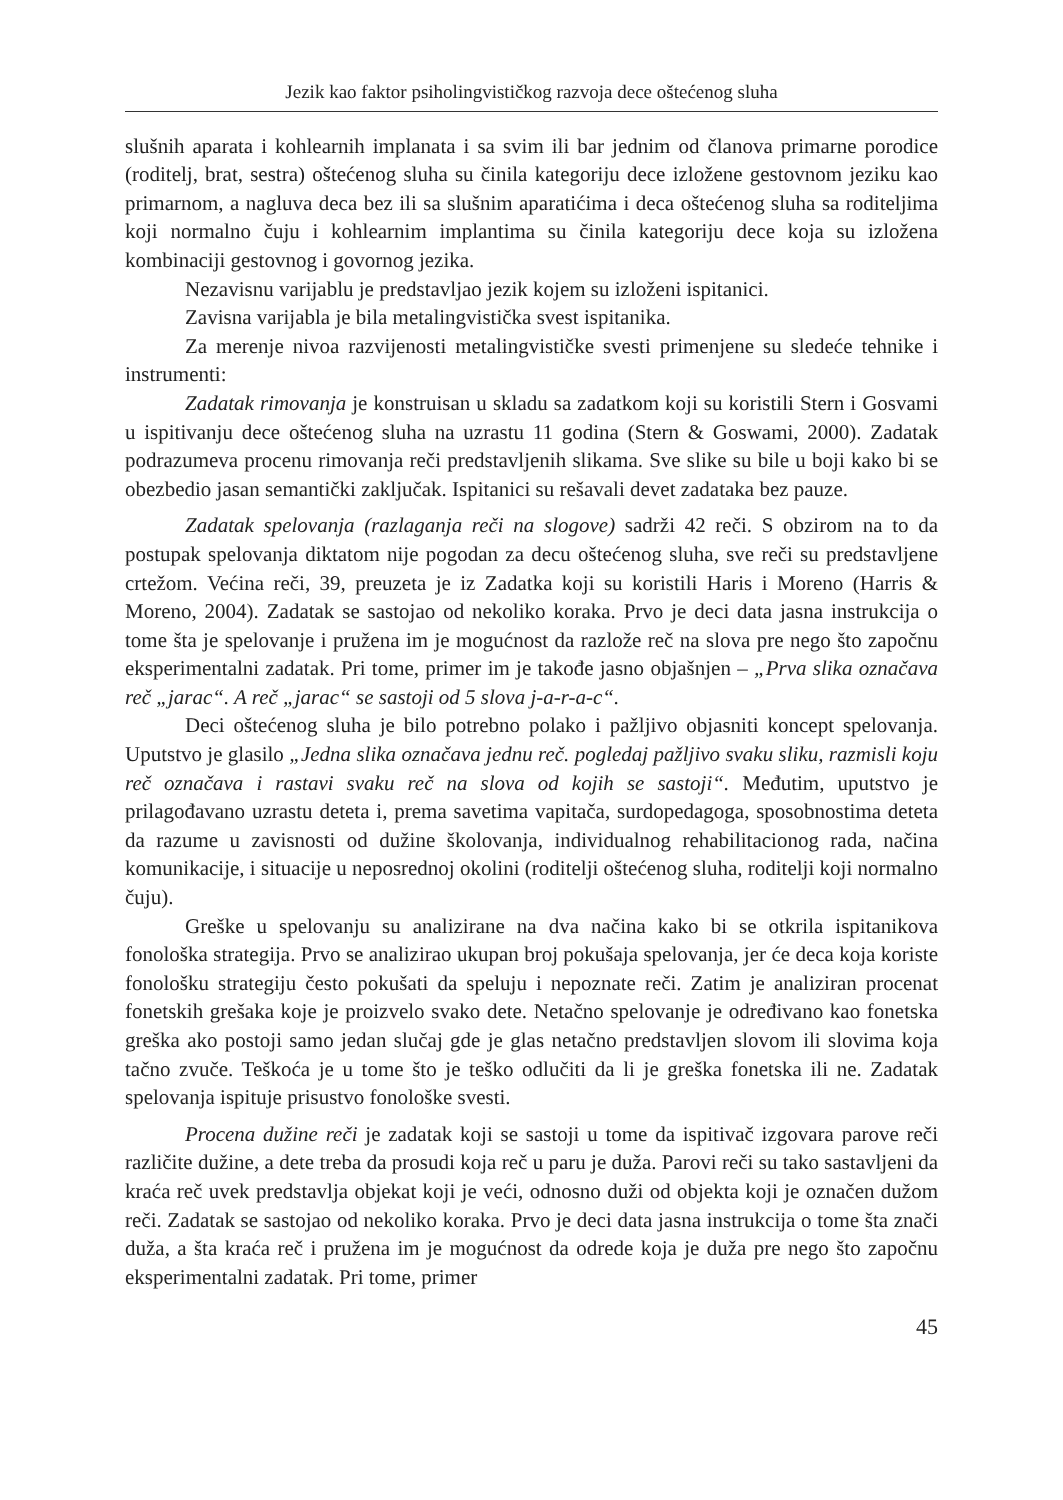Jezik kao faktor psiholingvističkog razvoja dece oštećenog sluha
slušnih aparata i kohlearnih implanata i sa svim ili bar jednim od članova primarne porodice (roditelj, brat, sestra) oštećenog sluha su činila kategoriju dece izložene gestovnom jeziku kao primarnom, a nagluva deca bez ili sa slušnim aparatićima i deca oštećenog sluha sa roditeljima koji normalno čuju i kohlearnim implantima su činila kategoriju dece koja su izložena kombinaciji gestovnog i govornog jezika.
Nezavisnu varijablu je predstavljao jezik kojem su izloženi ispitanici.
Zavisna varijabla je bila metalingvistička svest ispitanika.
Za merenje nivoa razvijenosti metalingvističke svesti primenjene su sledeće tehnike i instrumenti:
Zadatak rimovanja je konstruisan u skladu sa zadatkom koji su koristili Stern i Gosvami u ispitivanju dece oštećenog sluha na uzrastu 11 godina (Stern & Goswami, 2000). Zadatak podrazumeva procenu rimovanja reči predstavljenih slikama. Sve slike su bile u boji kako bi se obezbedio jasan semantički zaključak. Ispitanici su rešavali devet zadataka bez pauze.
Zadatak spelovanja (razlaganja reči na slogove) sadrži 42 reči. S obzirom na to da postupak spelovanja diktatom nije pogodan za decu oštećenog sluha, sve reči su predstavljene crtežom. Većina reči, 39, preuzeta je iz Zadatka koji su koristili Haris i Moreno (Harris & Moreno, 2004). Zadatak se sastojao od nekoliko koraka. Prvo je deci data jasna instrukcija o tome šta je spelovanje i pružena im je mogućnost da razlože reč na slova pre nego što započnu eksperimentalni zadatak. Pri tome, primer im je takođe jasno objašnjen – „Prva slika označava reč „jarac“. A reč „jarac“ se sastoji od 5 slova j-a-r-a-c“.
Deci oštećenog sluha je bilo potrebno polako i pažljivo objasniti koncept spelovanja. Uputstvo je glasilo „Jedna slika označava jednu reč. pogledaj pažljivo svaku sliku, razmisli koju reč označava i rastavi svaku reč na slova od kojih se sastoji“. Međutim, uputstvo je prilagođavano uzrastu deteta i, prema savetima vapitača, surdopedagoga, sposobnostima deteta da razume u zavisnosti od dužine školovanja, individualnog rehabilitacionog rada, načina komunikacije, i situacije u neposrednoj okolini (roditelji oštećenog sluha, roditelji koji normalno čuju).
Greške u spelovanju su analizirane na dva načina kako bi se otkrila ispitanikova fonološka strategija. Prvo se analizirao ukupan broj pokušaja spelovanja, jer će deca koja koriste fonološku strategiju često pokušati da speluju i nepoznate reči. Zatim je analiziran procenat fonetskih grešaka koje je proizvelo svako dete. Netačno spelovanje je određivano kao fonetska greška ako postoji samo jedan slučaj gde je glas netačno predstavljen slovom ili slovima koja tačno zvuče. Teškoća je u tome što je teško odlučiti da li je greška fonetska ili ne. Zadatak spelovanja ispituje prisustvo fonološke svesti.
Procena dužine reči je zadatak koji se sastoji u tome da ispitivač izgovara parove reči različite dužine, a dete treba da prosudi koja reč u paru je duža. Parovi reči su tako sastavljeni da kraća reč uvek predstavlja objekat koji je veći, odnosno duži od objekta koji je označen dužom reči. Zadatak se sastojao od nekoliko koraka. Prvo je deci data jasna instrukcija o tome šta znači duža, a šta kraća reč i pružena im je mogućnost da odrede koja je duža pre nego što započnu eksperimentalni zadatak. Pri tome, primer
45